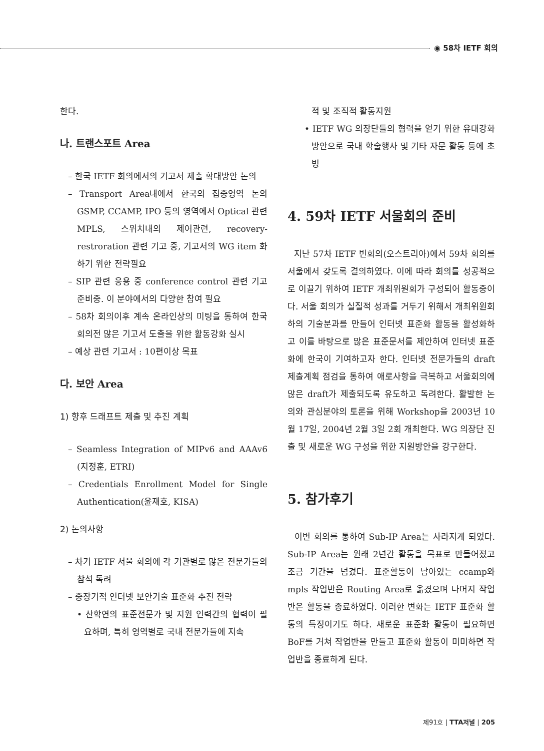◉ 58차 IETF 회의
한다.
나. 트랜스포트 Area
– 한국 IETF 회의에서의 기고서 제출 확대방안 논의
– Transport Area내에서 한국의 집중영역 논의 GSMP, CCAMP, IPO 등의 영역에서 Optical 관련 MPLS, 스위치내의 제어관련, recovery-restroration 관련 기고 중, 기고서의 WG item 화하기 위한 전략필요
– SIP 관련 응용 중 conference control 관련 기고 준비중. 이 분야에서의 다양한 참여 필요
– 58차 회의이후 계속 온라인상의 미팅을 통하여 한국회의전 많은 기고서 도출을 위한 활동강화 실시
– 예상 관련 기고서 : 10편이상 목표
다. 보안 Area
1) 향후 드래프트 제출 및 추진 계획
– Seamless Integration of MIPv6 and AAAv6 (지정훈, ETRI)
– Credentials Enrollment Model for Single Authentication(윤재호, KISA)
2) 논의사항
– 차기 IETF 서울 회의에 각 기관별로 많은 전문가들의 참석 독려
– 중장기적 인터넷 보안기술 표준화 추진 전략
• 산학연의 표준전문가 및 지원 인력간의 협력이 필요하며, 특히 영역별로 국내 전문가들에 지속
적 및 조직적 활동지원
• IETF WG 의장단들의 협력을 얻기 위한 유대강화 방안으로 국내 학술행사 및 기타 자문 활동 등에 초빙
4. 59차 IETF 서울회의 준비
지난 57차 IETF 빈회의(오스트리아)에서 59차 회의를 서울에서 갖도록 결의하였다. 이에 따라 회의를 성공적으로 이끌기 위하여 IETF 개최위원회가 구성되어 활동중이다. 서울 회의가 실질적 성과를 거두기 위해서 개최위원회하의 기술분과를 만들어 인터넷 표준화 활동을 활성화하고 이를 바탕으로 많은 표준문서를 제안하여 인터넷 표준화에 한국이 기여하고자 한다. 인터넷 전문가들의 draft 제출계획 점검을 통하여 애로사항을 극복하고 서울회의에 많은 draft가 제출되도록 유도하고 독려한다. 활발한 논의와 관심분야의 토론을 위해 Workshop을 2003년 10월 17일, 2004년 2월 3일 2회 개최한다. WG 의장단 진출 및 새로운 WG 구성을 위한 지원방안을 강구한다.
5. 참가후기
이번 회의를 통하여 Sub-IP Area는 사라지게 되었다. Sub-IP Area는 원래 2년간 활동을 목표로 만들어졌고 조금 기간을 넘겼다. 표준활동이 남아있는 ccamp와 mpls 작업반은 Routing Area로 옮겼으며 나머지 작업반은 활동을 종료하였다. 이러한 변화는 IETF 표준화 활동의 특징이기도 하다. 새로운 표준화 활동이 필요하면 BoF를 거쳐 작업반을 만들고 표준화 활동이 미미하면 작업반을 종료하게 된다.
제91호 | TTA저널 | 205